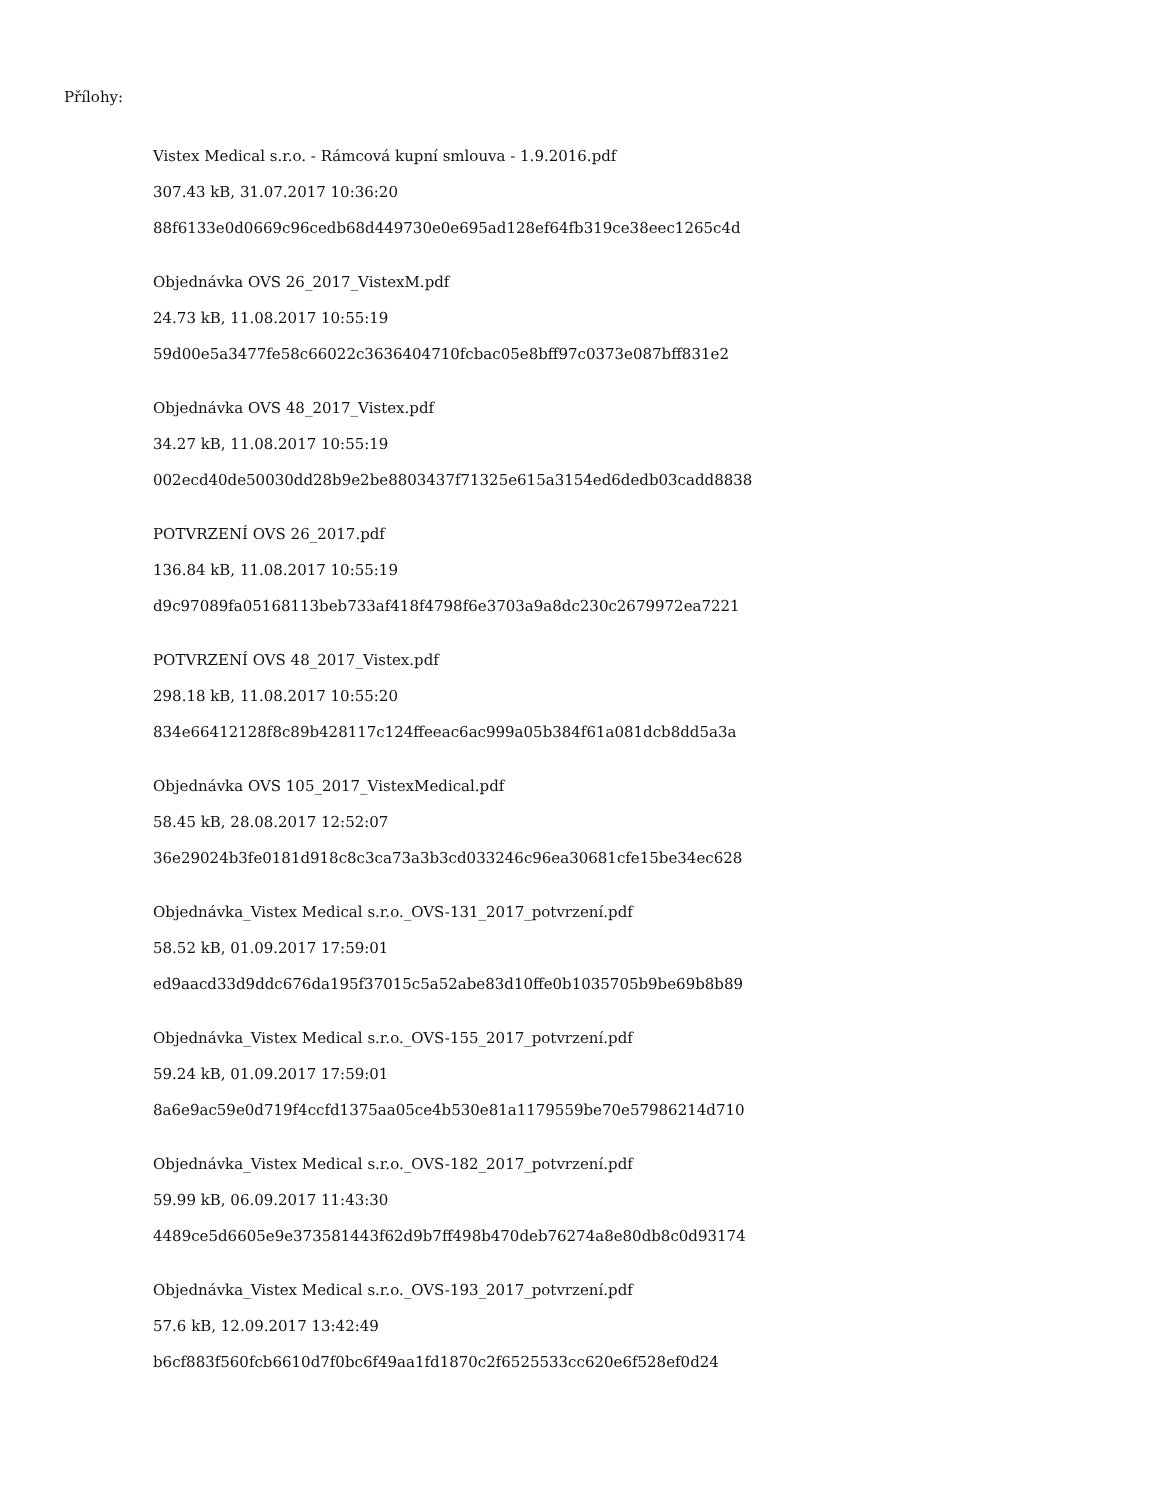Přílohy:
Vistex Medical s.r.o. - Rámcová kupní smlouva - 1.9.2016.pdf
307.43 kB, 31.07.2017 10:36:20
88f6133e0d0669c96cedb68d449730e0e695ad128ef64fb319ce38eec1265c4d
Objednávka OVS 26_2017_VistexM.pdf
24.73 kB, 11.08.2017 10:55:19
59d00e5a3477fe58c66022c3636404710fcbac05e8bff97c0373e087bff831e2
Objednávka OVS 48_2017_Vistex.pdf
34.27 kB, 11.08.2017 10:55:19
002ecd40de50030dd28b9e2be8803437f71325e615a3154ed6dedb03cadd8838
POTVRZENÍ OVS 26_2017.pdf
136.84 kB, 11.08.2017 10:55:19
d9c97089fa05168113beb733af418f4798f6e3703a9a8dc230c2679972ea7221
POTVRZENÍ OVS 48_2017_Vistex.pdf
298.18 kB, 11.08.2017 10:55:20
834e66412128f8c89b428117c124ffeeac6ac999a05b384f61a081dcb8dd5a3a
Objednávka OVS 105_2017_VistexMedical.pdf
58.45 kB, 28.08.2017 12:52:07
36e29024b3fe0181d918c8c3ca73a3b3cd033246c96ea30681cfe15be34ec628
Objednávka_Vistex Medical s.r.o._OVS-131_2017_potvrzení.pdf
58.52 kB, 01.09.2017 17:59:01
ed9aacd33d9ddc676da195f37015c5a52abe83d10ffe0b1035705b9be69b8b89
Objednávka_Vistex Medical s.r.o._OVS-155_2017_potvrzení.pdf
59.24 kB, 01.09.2017 17:59:01
8a6e9ac59e0d719f4ccfd1375aa05ce4b530e81a1179559be70e57986214d710
Objednávka_Vistex Medical s.r.o._OVS-182_2017_potvrzení.pdf
59.99 kB, 06.09.2017 11:43:30
4489ce5d6605e9e373581443f62d9b7ff498b470deb76274a8e80db8c0d93174
Objednávka_Vistex Medical s.r.o._OVS-193_2017_potvrzení.pdf
57.6 kB, 12.09.2017 13:42:49
b6cf883f560fcb6610d7f0bc6f49aa1fd1870c2f6525533cc620e6f528ef0d24